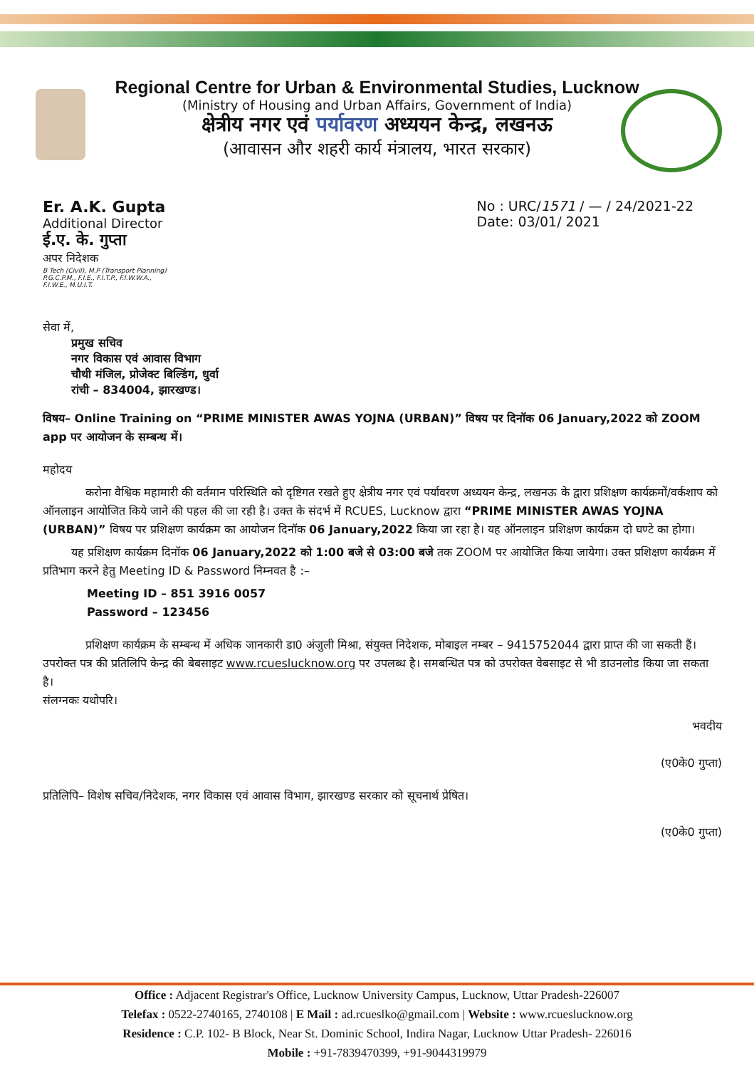Regional Centre for Urban & Environmental Studies, Lucknow
(Ministry of Housing and Urban Affairs, Government of India)
क्षेत्रीय नगर एवं पर्यावरण अध्ययन केन्द्र, लखनऊ
(आवासन और शहरी कार्य मंत्रालय, भारत सरकार)
Er. A.K. Gupta
Additional Director
ई.ए. के. गुप्ता
अपर निदेशक
B Tech (Civil), M.P (Transport Planning)
P.G.C.P.M., F.I.E., F.I.T.P., F.I.W.W.A.,
F.I.W.E., M.U.I.T.
No : URC/1571 / — / 24/2021-22
Date: 03/01/ 2021
सेवा में,
प्रमुख सचिव
नगर विकास एवं आवास विभाग
चौथी मंजिल, प्रोजेक्ट बिल्डिंग, धुर्वा
रांची – 834004, झारखण्ड।
विषय– Online Training on “PRIME MINISTER AWAS YOJNA (URBAN)” विषय पर दिनॉक 06 January,2022 को ZOOM app पर आयोजन के सम्बन्ध में।
महोदय
करोना वैश्विक महामारी की वर्तमान परिस्थिति को दृष्टिगत रखते हुए क्षेत्रीय नगर एवं पर्यावरण अध्ययन केन्द्र, लखनऊ के द्वारा प्रशिक्षण कार्यक्रमों/वर्कशाप को ऑनलाइन आयोजित किये जाने की पहल की जा रही है। उक्त के संदर्भ में RCUES, Lucknow द्वारा “PRIME MINISTER AWAS YOJNA (URBAN)” विषय पर प्रशिक्षण कार्यक्रम का आयोजन दिनॉक 06 January,2022 किया जा रहा है। यह ऑनलाइन प्रशिक्षण कार्यक्रम दो घण्टे का होगा।
यह प्रशिक्षण कार्यक्रम दिनॉक 06 January,2022 को 1:00 बजे से 03:00 बजे तक ZOOM पर आयोजित किया जायेगा। उक्त प्रशिक्षण कार्यक्रम में प्रतिभाग करने हेतु Meeting ID & Password निम्नवत है :–
Meeting ID – 851 3916 0057
Password – 123456
प्रशिक्षण कार्यक्रम के सम्बन्ध में अधिक जानकारी डा0 अंजुली मिश्रा, संयुक्त निदेशक, मोबाइल नम्बर – 9415752044 द्वारा प्राप्त की जा सकती हैं। उपरोक्त पत्र की प्रतिलिपि केन्द्र की बेबसाइट www.rcueslucknow.org पर उपलब्ध है। समबन्धित पत्र को उपरोक्त वेबसाइट से भी डाउनलोड किया जा सकता है।
संलग्नकः यथोपरि।
भवदीय
(ए0के0 गुप्ता)
प्रतिलिपि– विशेष सचिव/निदेशक, नगर विकास एवं आवास विभाग, झारखण्ड सरकार को सूचनार्थ प्रेषित।
(ए0के0 गुप्ता)
Office : Adjacent Registrar's Office, Lucknow University Campus, Lucknow, Uttar Pradesh-226007
Telefax : 0522-2740165, 2740108 | E Mail : ad.rcueslko@gmail.com | Website : www.rcueslucknow.org
Residence : C.P. 102- B Block, Near St. Dominic School, Indira Nagar, Lucknow Uttar Pradesh- 226016
Mobile : +91-7839470399, +91-9044319979